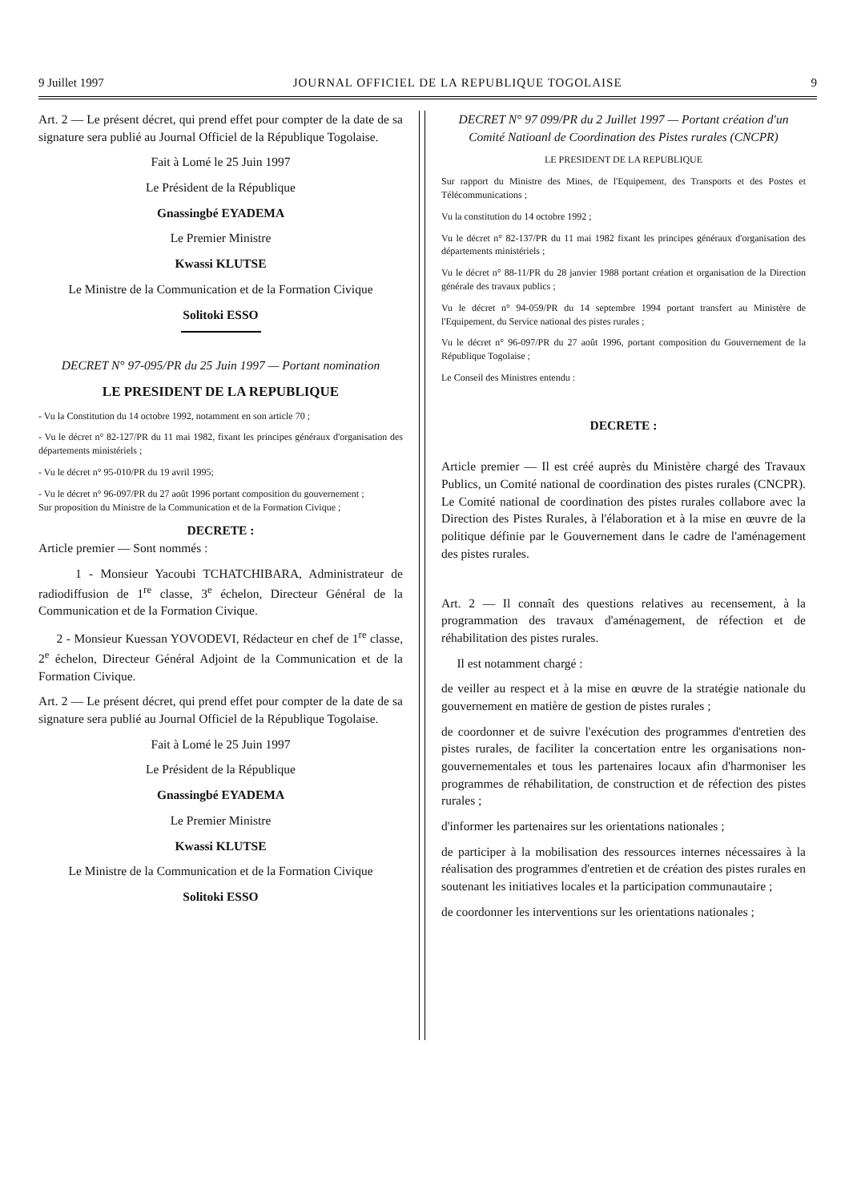9 Juillet 1997 JOURNAL OFFICIEL DE LA REPUBLIQUE TOGOLAISE 9
Art. 2 — Le présent décret, qui prend effet pour compter de la date de sa signature sera publié au Journal Officiel de la République Togolaise.
Fait à Lomé le 25 Juin 1997
Le Président de la République
Gnassingbé EYADEMA
Le Premier Ministre
Kwassi KLUTSE
Le Ministre de la Communication et de la Formation Civique
Solitoki ESSO
DECRET N° 97-095/PR du 25 Juin 1997 — Portant nomination
LE PRESIDENT DE LA REPUBLIQUE
- Vu la Constitution du 14 octobre 1992, notamment en son article 70 ;
- Vu le décret n° 82-127/PR du 11 mai 1982, fixant les principes généraux d'organisation des départements ministériels ;
- Vu le décret n° 95-010/PR du 19 avril 1995;
- Vu le décret n° 96-097/PR du 27 août 1996 portant composition du gouvernement ;
Sur proposition du Ministre de la Communication et de la Formation Civique ;
DECRETE :
Article premier — Sont nommés :
1 - Monsieur Yacoubi TCHATCHIBARA, Administrateur de radiodiffusion de 1<sup>re</sup> classe, 3<sup>e</sup> échelon, Directeur Général de la Communication et de la Formation Civique.
2 - Monsieur Kuessan YOVODEVI, Rédacteur en chef de 1<sup>re</sup> classe, 2<sup>e</sup> échelon, Directeur Général Adjoint de la Communication et de la Formation Civique.
Art. 2 — Le présent décret, qui prend effet pour compter de la date de sa signature sera publié au Journal Officiel de la République Togolaise.
Fait à Lomé le 25 Juin 1997
Le Président de la République
Gnassingbé EYADEMA
Le Premier Ministre
Kwassi KLUTSE
Le Ministre de la Communication et de la Formation Civique
Solitoki ESSO
DECRET N° 97 099/PR du 2 Juillet 1997 — Portant création d'un Comité Natioanl de Coordination des Pistes rurales (CNCPR)
LE PRESIDENT DE LA REPUBLIQUE
Sur rapport du Ministre des Mines, de l'Equipement, des Transports et des Postes et Télécommunications ;
Vu la constitution du 14 octobre 1992 ;
Vu le décret n° 82-137/PR du 11 mai 1982 fixant les principes généraux d'organisation des départements ministériels ;
Vu le décret n° 88-11/PR du 28 janvier 1988 portant création et organisation de la Direction générale des travaux publics ;
Vu le décret n° 94-059/PR du 14 septembre 1994 portant transfert au Ministère de l'Equipement, du Service national des pistes rurales ;
Vu le décret n° 96-097/PR du 27 août 1996, portant composition du Gouvernement de la République Togolaise ;
Le Conseil des Ministres entendu :
DECRETE :
Article premier — Il est créé auprès du Ministère chargé des Travaux Publics, un Comité national de coordination des pistes rurales (CNCPR). Le Comité national de coordination des pistes rurales collabore avec la Direction des Pistes Rurales, à l'élaboration et à la mise en œuvre de la politique définie par le Gouvernement dans le cadre de l'aménagement des pistes rurales.
Art. 2 — Il connaît des questions relatives au recensement, à la programmation des travaux d'aménagement, de réfection et de réhabilitation des pistes rurales.
Il est notamment chargé :
de veiller au respect et à la mise en œuvre de la stratégie nationale du gouvernement en matière de gestion de pistes rurales ;
de coordonner et de suivre l'exécution des programmes d'entretien des pistes rurales, de faciliter la concertation entre les organisations non-gouvernementales et tous les partenaires locaux afin d'harmoniser les programmes de réhabilitation, de construction et de réfection des pistes rurales ;
d'informer les partenaires sur les orientations nationales ;
de participer à la mobilisation des ressources internes nécessaires à la réalisation des programmes d'entretien et de création des pistes rurales en soutenant les initiatives locales et la participation communautaire ;
de coordonner les interventions sur les orientations nationales ;